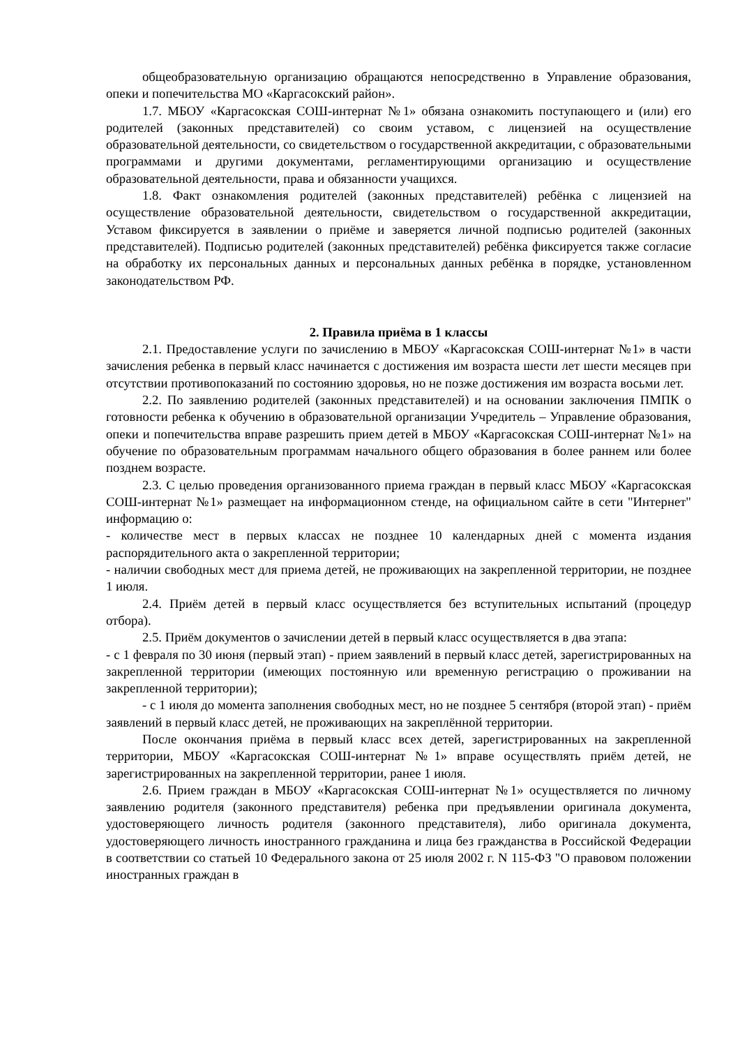общеобразовательную организацию обращаются непосредственно в Управление образования, опеки и попечительства МО «Каргасокский район».
1.7. МБОУ «Каргасокская СОШ-интернат №1» обязана ознакомить поступающего и (или) его родителей (законных представителей) со своим уставом, с лицензией на осуществление образовательной деятельности, со свидетельством о государственной аккредитации, с образовательными программами и другими документами, регламентирующими организацию и осуществление образовательной деятельности, права и обязанности учащихся.
1.8. Факт ознакомления родителей (законных представителей) ребёнка с лицензией на осуществление образовательной деятельности, свидетельством о государственной аккредитации, Уставом фиксируется в заявлении о приёме и заверяется личной подписью родителей (законных представителей). Подписью родителей (законных представителей) ребёнка фиксируется также согласие на обработку их персональных данных и персональных данных ребёнка в порядке, установленном законодательством РФ.
2. Правила приёма в 1 классы
2.1. Предоставление услуги по зачислению в МБОУ «Каргасокская СОШ-интернат №1» в части зачисления ребенка в первый класс начинается с достижения им возраста шести лет шести месяцев при отсутствии противопоказаний по состоянию здоровья, но не позже достижения им возраста восьми лет.
2.2. По заявлению родителей (законных представителей) и на основании заключения ПМПК о готовности ребенка к обучению в образовательной организации Учредитель – Управление образования, опеки и попечительства вправе разрешить прием детей в МБОУ «Каргасокская СОШ-интернат №1» на обучение по образовательным программам начального общего образования в более раннем или более позднем возрасте.
2.3. С целью проведения организованного приема граждан в первый класс МБОУ «Каргасокская СОШ-интернат №1» размещает на информационном стенде, на официальном сайте в сети "Интернет" информацию о:
- количестве мест в первых классах не позднее 10 календарных дней с момента издания распорядительного акта о закрепленной территории;
- наличии свободных мест для приема детей, не проживающих на закрепленной территории, не позднее 1 июля.
2.4. Приём детей в первый класс осуществляется без вступительных испытаний (процедур отбора).
2.5. Приём документов о зачислении детей в первый класс осуществляется в два этапа:
- с 1 февраля по 30 июня (первый этап) - прием заявлений в первый класс детей, зарегистрированных на закрепленной территории (имеющих постоянную или временную регистрацию о проживании на закрепленной территории);
- с 1 июля до момента заполнения свободных мест, но не позднее 5 сентября (второй этап) - приём заявлений в первый класс детей, не проживающих на закреплённой территории.
После окончания приёма в первый класс всех детей, зарегистрированных на закрепленной территории, МБОУ «Каргасокская СОШ-интернат №1» вправе осуществлять приём детей, не зарегистрированных на закрепленной территории, ранее 1 июля.
2.6. Прием граждан в МБОУ «Каргасокская СОШ-интернат №1» осуществляется по личному заявлению родителя (законного представителя) ребенка при предъявлении оригинала документа, удостоверяющего личность родителя (законного представителя), либо оригинала документа, удостоверяющего личность иностранного гражданина и лица без гражданства в Российской Федерации в соответствии со статьей 10 Федерального закона от 25 июля 2002 г. N 115-ФЗ "О правовом положении иностранных граждан в